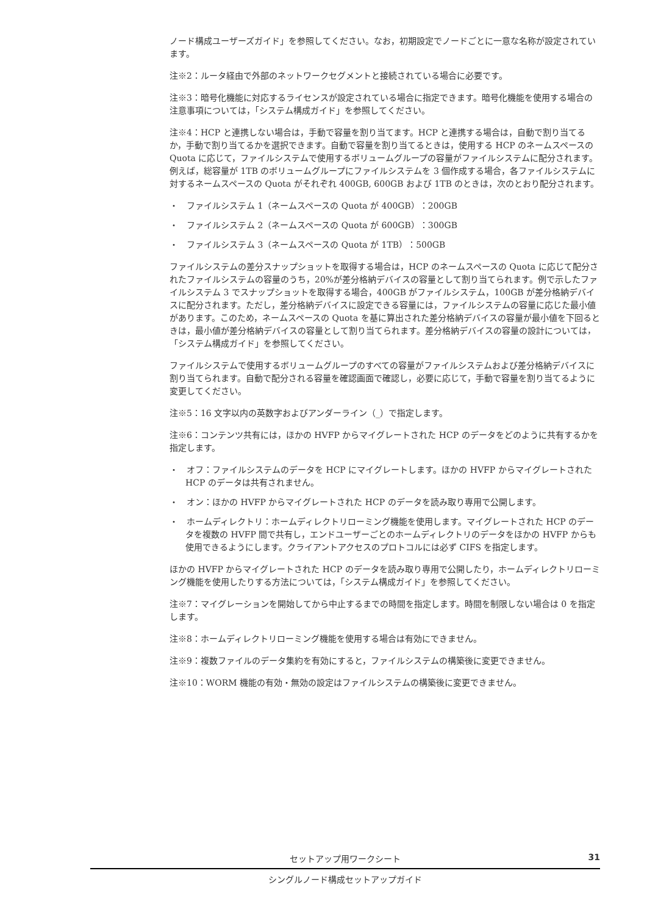ノード構成ユーザーズガイド」を参照してください。なお，初期設定でノードごとに一意な名称が設定されています。
注※2：ルータ経由で外部のネットワークセグメントと接続されている場合に必要です。
注※3：暗号化機能に対応するライセンスが設定されている場合に指定できます。暗号化機能を使用する場合の注意事項については，「システム構成ガイド」を参照してください。
注※4：HCP と連携しない場合は，手動で容量を割り当てます。HCP と連携する場合は，自動で割り当てるか，手動で割り当てるかを選択できます。自動で容量を割り当てるときは，使用する HCP のネームスペースの Quota に応じて，ファイルシステムで使用するボリュームグループの容量がファイルシステムに配分されます。例えば，総容量が 1TB のボリュームグループにファイルシステムを 3 個作成する場合，各ファイルシステムに対するネームスペースの Quota がそれぞれ 400GB, 600GB および 1TB のときは，次のとおり配分されます。
・　ファイルシステム 1（ネームスペースの Quota が 400GB）：200GB
・　ファイルシステム 2（ネームスペースの Quota が 600GB）：300GB
・　ファイルシステム 3（ネームスペースの Quota が 1TB）：500GB
ファイルシステムの差分スナップショットを取得する場合は，HCP のネームスペースの Quota に応じて配分されたファイルシステムの容量のうち，20%が差分格納デバイスの容量として割り当てられます。例で示したファイルシステム 3 でスナップショットを取得する場合，400GB がファイルシステム，100GB が差分格納デバイスに配分されます。ただし，差分格納デバイスに設定できる容量には，ファイルシステムの容量に応じた最小値があります。このため，ネームスペースの Quota を基に算出された差分格納デバイスの容量が最小値を下回るときは，最小値が差分格納デバイスの容量として割り当てられます。差分格納デバイスの容量の設計については，「システム構成ガイド」を参照してください。
ファイルシステムで使用するボリュームグループのすべての容量がファイルシステムおよび差分格納デバイスに割り当てられます。自動で配分される容量を確認画面で確認し，必要に応じて，手動で容量を割り当てるように変更してください。
注※5：16 文字以内の英数字およびアンダーライン（_）で指定します。
注※6：コンテンツ共有には，ほかの HVFP からマイグレートされた HCP のデータをどのように共有するかを指定します。
・　オフ：ファイルシステムのデータを HCP にマイグレートします。ほかの HVFP からマイグレートされた HCP のデータは共有されません。
・　オン：ほかの HVFP からマイグレートされた HCP のデータを読み取り専用で公開します。
・　ホームディレクトリ：ホームディレクトリローミング機能を使用します。マイグレートされた HCP のデータを複数の HVFP 間で共有し，エンドユーザーごとのホームディレクトリのデータをほかの HVFP からも使用できるようにします。クライアントアクセスのプロトコルには必ず CIFS を指定します。
ほかの HVFP からマイグレートされた HCP のデータを読み取り専用で公開したり，ホームディレクトリローミング機能を使用したりする方法については，「システム構成ガイド」を参照してください。
注※7：マイグレーションを開始してから中止するまでの時間を指定します。時間を制限しない場合は 0 を指定します。
注※8：ホームディレクトリローミング機能を使用する場合は有効にできません。
注※9：複数ファイルのデータ集約を有効にすると，ファイルシステムの構築後に変更できません。
注※10：WORM 機能の有効・無効の設定はファイルシステムの構築後に変更できません。
セットアップ用ワークシート 31
シングルノード構成セットアップガイド